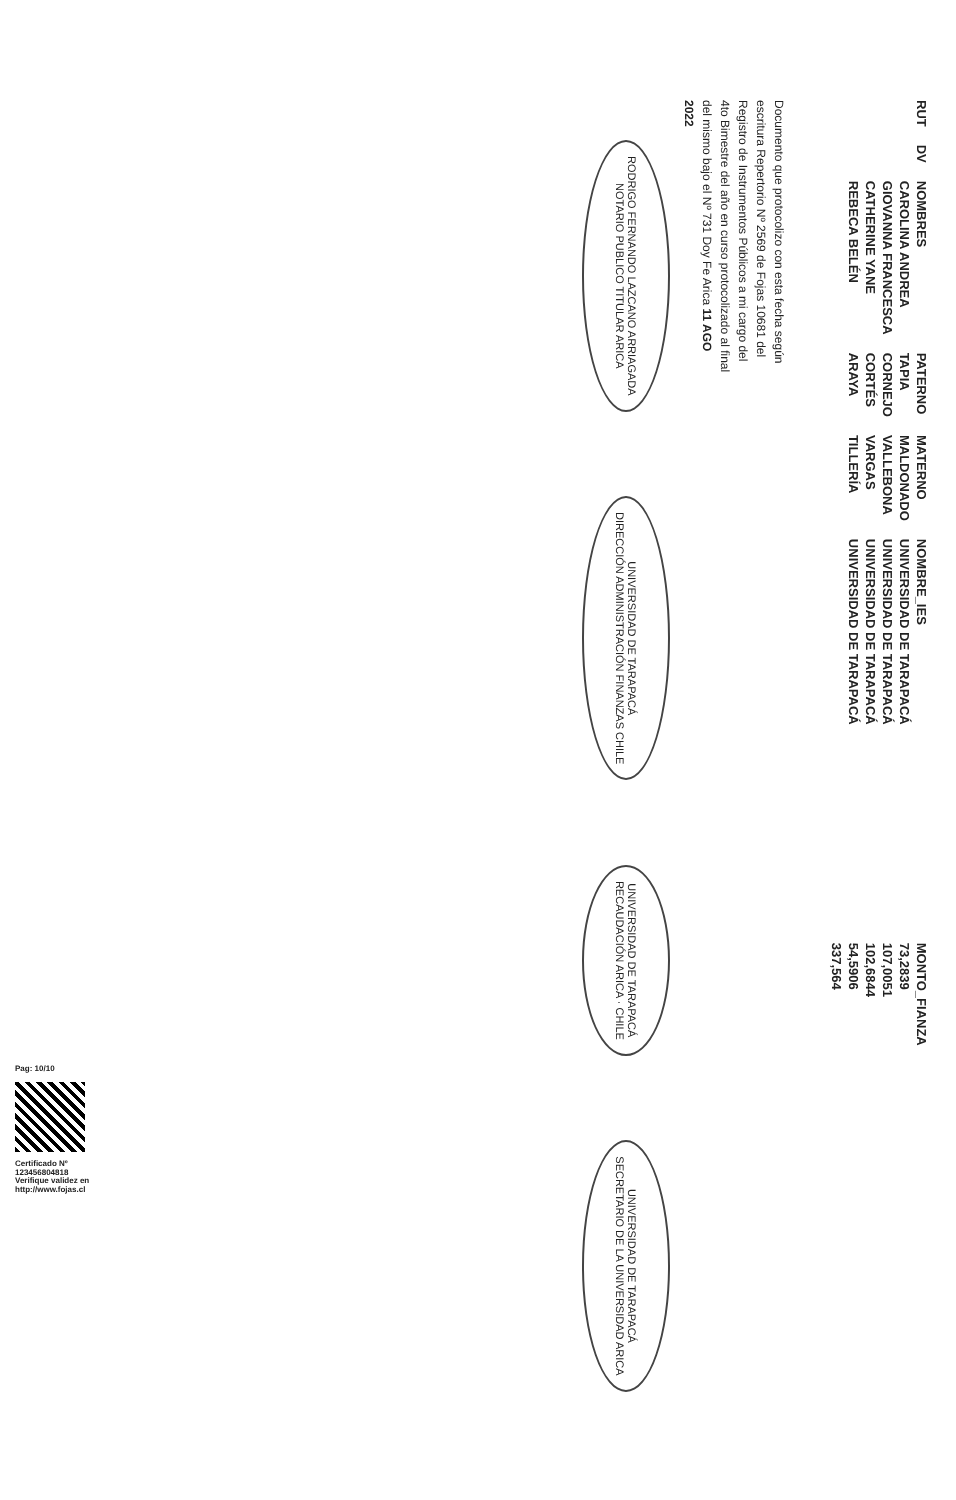| RUT | DV | NOMBRES | PATERNO | MATERNO | NOMBRE_IES | MONTO_FIANZA |
| --- | --- | --- | --- | --- | --- | --- |
| | | CAROLINA ANDREA | TAPIA | MALDONADO | UNIVERSIDAD DE TARAPACÁ | 73,2839 |
| | | GIOVANNA FRANCESCA | CORNEJO | VALLEBONA | UNIVERSIDAD DE TARAPACÁ | 107,0051 |
| | | CATHERINE YANE | CORTÉS | VARGAS | UNIVERSIDAD DE TARAPACÁ | 102,6844 |
| | | REBECA BELÉN | ARAYA | TILLERÍA | UNIVERSIDAD DE TARAPACÁ | 54,5906 |
| | | | | | | 337,564 |
Documento que protocolizo con esta fecha según escritura Repertorio Nº 2569 de Fojas 10681 del Registro de Instrumentos Públicos a mi cargo del 4to Bimestre del año en curso protocolizado al final del mismo bajo el Nº 731 Doy Fe Arica 11 AGO 2022
RODRIGO FERNANDO LAZCANO ARRIAGADA
NOTARIO PUBLICO TITULAR ARICA
UNIVERSIDAD DE TARAPACÁ
DIRECCIÓN ADMINISTRACIÓN FINANZAS CHILE
UNIVERSIDAD DE TARAPACÁ
RECAUDACIÓN ARICA · CHILE
UNIVERSIDAD DE TARAPACÁ
SECRETARIO DE LA UNIVERSIDAD ARICA
Pag: 10/10
Certificado Nº
123456804818
Verifique validez en
http://www.fojas.cl